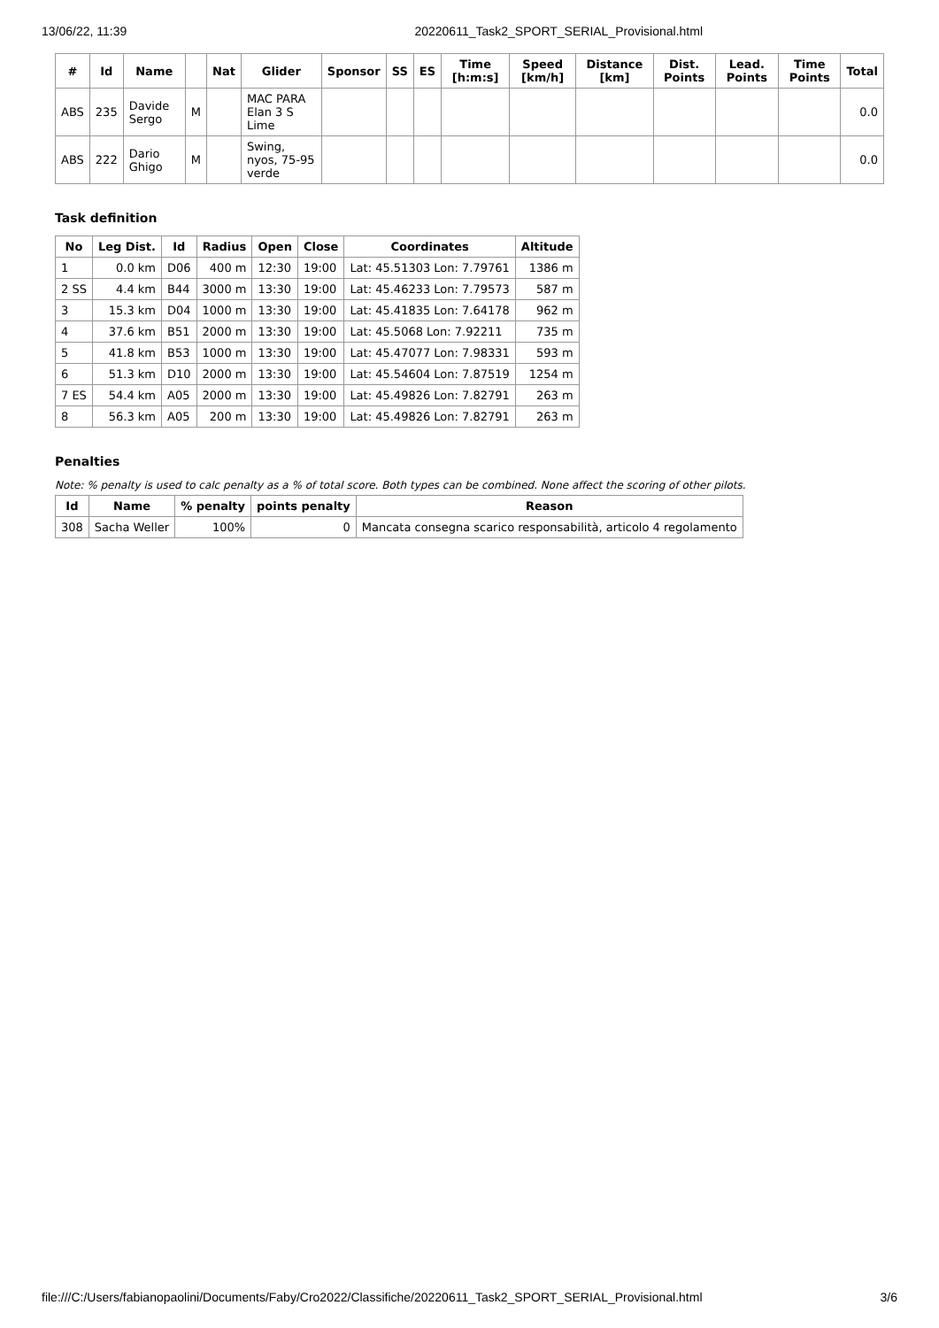13/06/22, 11:39 20220611_Task2_SPORT_SERIAL_Provisional.html
| # | Id | Name | | Nat | Glider | Sponsor | SS | ES | Time [h:m:s] | Speed [km/h] | Distance [km] | Dist. Points | Lead. Points | Time Points | Total |
| --- | --- | --- | --- | --- | --- | --- | --- | --- | --- | --- | --- | --- | --- | --- | --- |
| ABS | 235 | Davide Sergo | M | | MAC PARA Elan 3 S Lime | | | | | | | | | | 0.0 |
| ABS | 222 | Dario Ghigo | M | | Swing, nyos, 75-95 verde | | | | | | | | | | 0.0 |
Task definition
| No | Leg Dist. | Id | Radius | Open | Close | Coordinates | Altitude |
| --- | --- | --- | --- | --- | --- | --- | --- |
| 1 | 0.0 km | D06 | 400 m | 12:30 | 19:00 | Lat: 45.51303 Lon: 7.79761 | 1386 m |
| 2 SS | 4.4 km | B44 | 3000 m | 13:30 | 19:00 | Lat: 45.46233 Lon: 7.79573 | 587 m |
| 3 | 15.3 km | D04 | 1000 m | 13:30 | 19:00 | Lat: 45.41835 Lon: 7.64178 | 962 m |
| 4 | 37.6 km | B51 | 2000 m | 13:30 | 19:00 | Lat: 45.5068 Lon: 7.92211 | 735 m |
| 5 | 41.8 km | B53 | 1000 m | 13:30 | 19:00 | Lat: 45.47077 Lon: 7.98331 | 593 m |
| 6 | 51.3 km | D10 | 2000 m | 13:30 | 19:00 | Lat: 45.54604 Lon: 7.87519 | 1254 m |
| 7 ES | 54.4 km | A05 | 2000 m | 13:30 | 19:00 | Lat: 45.49826 Lon: 7.82791 | 263 m |
| 8 | 56.3 km | A05 | 200 m | 13:30 | 19:00 | Lat: 45.49826 Lon: 7.82791 | 263 m |
Penalties
Note: % penalty is used to calc penalty as a % of total score. Both types can be combined. None affect the scoring of other pilots.
| Id | Name | % penalty | points penalty | Reason |
| --- | --- | --- | --- | --- |
| 308 | Sacha Weller | 100% | 0 | Mancata consegna scarico responsabilità, articolo 4 regolamento |
file:///C:/Users/fabianopaolini/Documents/Faby/Cro2022/Classifiche/20220611_Task2_SPORT_SERIAL_Provisional.html 3/6